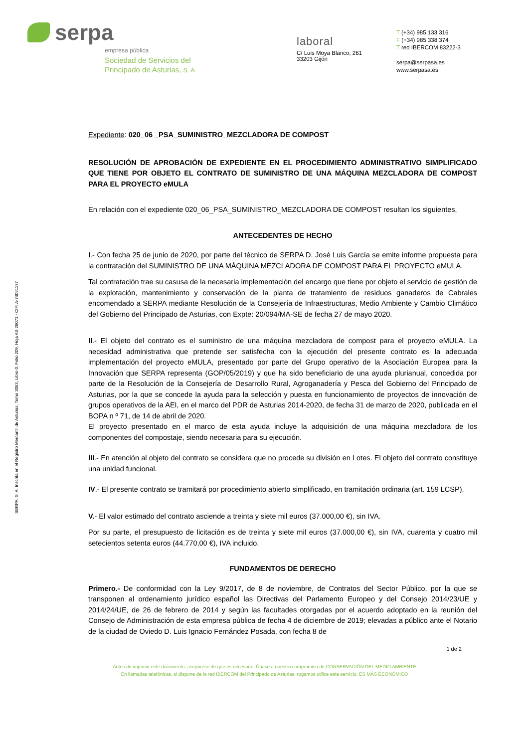serpa
empresa pública
Sociedad de Servicios del
Principado de Asturias, S. A.
laboral
C/ Luis Moya Blanco, 261
33203 Gijón
T (+34) 985 133 316
F (+34) 985 338 374
T red IBERCOM 83222-3
serpa@serpasa.es
www.serpasa.es
SERPA, S. A. Inscrita en el Registro Mercantil de Asturias, Tomo 3063, Libro 0, Folio 209, Hoja AS 28071 - CIF: A-74061177
Expediente: 020_06 _PSA_SUMINISTRO_MEZCLADORA DE COMPOST
RESOLUCIÓN DE APROBACIÓN DE EXPEDIENTE EN EL PROCEDIMIENTO ADMINISTRATIVO SIMPLIFICADO QUE TIENE POR OBJETO EL CONTRATO DE SUMINISTRO DE UNA MÁQUINA MEZCLADORA DE COMPOST PARA EL PROYECTO eMULA
En relación con el expediente 020_06_PSA_SUMINISTRO_MEZCLADORA DE COMPOST resultan los siguientes,
ANTECEDENTES DE HECHO
I.- Con fecha 25 de junio de 2020, por parte del técnico de SERPA D. José Luis García se emite informe propuesta para la contratación del SUMINISTRO DE UNA MÁQUINA MEZCLADORA DE COMPOST PARA EL PROYECTO eMULA.
Tal contratación trae su casusa de la necesaria implementación del encargo que tiene por objeto el servicio de gestión de la explotación, mantenimiento y conservación de la planta de tratamiento de residuos ganaderos de Cabrales encomendado a SERPA mediante Resolución de la Consejería de Infraestructuras, Medio Ambiente y Cambio Climático del Gobierno del Principado de Asturias, con Expte: 20/094/MA-SE de fecha 27 de mayo 2020.
II.- El objeto del contrato es el suministro de una máquina mezcladora de compost para el proyecto eMULA. La necesidad administrativa que pretende ser satisfecha con la ejecución del presente contrato es la adecuada implementación del proyecto eMULA, presentado por parte del Grupo operativo de la Asociación Europea para la Innovación que SERPA representa (GOP/05/2019) y que ha sido beneficiario de una ayuda plurianual, concedida por parte de la Resolución de la Consejería de Desarrollo Rural, Agroganadería y Pesca del Gobierno del Principado de Asturias, por la que se concede la ayuda para la selección y puesta en funcionamiento de proyectos de innovación de grupos operativos de la AEI, en el marco del PDR de Asturias 2014-2020, de fecha 31 de marzo de 2020, publicada en el BOPA n º 71, de 14 de abril de 2020.
El proyecto presentado en el marco de esta ayuda incluye la adquisición de una máquina mezcladora de los componentes del compostaje, siendo necesaria para su ejecución.
III.- En atención al objeto del contrato se considera que no procede su división en Lotes. El objeto del contrato constituye una unidad funcional.
IV.- El presente contrato se tramitará por procedimiento abierto simplificado, en tramitación ordinaria (art. 159 LCSP).
V.- El valor estimado del contrato asciende a treinta y siete mil euros (37.000,00 €), sin IVA.
Por su parte, el presupuesto de licitación es de treinta y siete mil euros (37.000,00 €), sin IVA, cuarenta y cuatro mil setecientos setenta euros (44.770,00 €), IVA incluido.
FUNDAMENTOS DE DERECHO
Primero.- De conformidad con la Ley 9/2017, de 8 de noviembre, de Contratos del Sector Público, por la que se transponen al ordenamiento jurídico español las Directivas del Parlamento Europeo y del Consejo 2014/23/UE y 2014/24/UE, de 26 de febrero de 2014 y según las facultades otorgadas por el acuerdo adoptado en la reunión del Consejo de Administración de esta empresa pública de fecha 4 de diciembre de 2019; elevadas a público ante el Notario de la ciudad de Oviedo D. Luis Ignacio Fernández Posada, con fecha 8 de
1 de 2
Antes de imprimir este documento, asegúrese de que es necesario. Únase a nuestro compromiso de CONSERVACIÓN DEL MEDIO AMBIENTE
En llamadas telefónicas, si dispone de la red IBERCOM del Principado de Asturias, rogamos utilice este servicio. ES MÁS ECONÓMICO